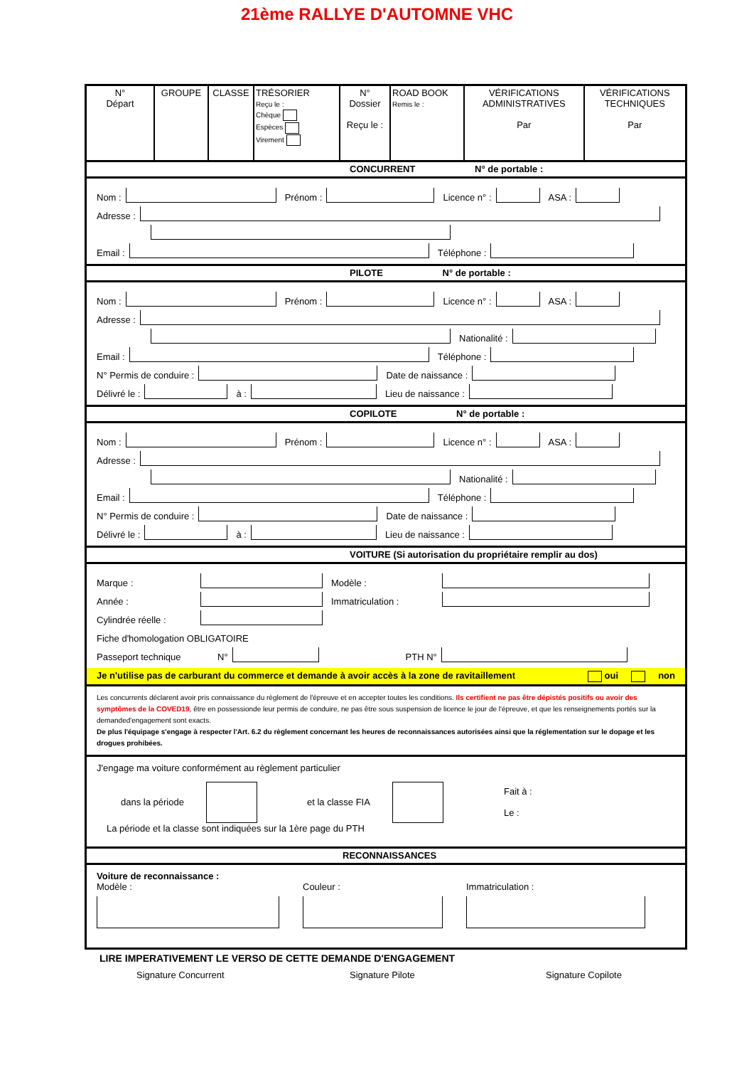21ème RALLYE D'AUTOMNE VHC
| N° Départ | GROUPE | CLASSE | TRÉSORIER Reçu le : Chèque Espèces Virement | N° Dossier Reçu le : | ROAD BOOK Remis le : | VÉRIFICATIONS ADMINISTRATIVES Par | VÉRIFICATIONS TECHNIQUES Par |
CONCURRENT N° de portable :
Nom :
Prénom :
Licence n° :
ASA :
Adresse :
Email :
Téléphone :
PILOTE N° de portable :
Nom :
Prénom :
Licence n° :
ASA :
Adresse :
Nationalité :
Email :
Téléphone :
N° Permis de conduire :
Date de naissance :
Délivré le :
à :
Lieu de naissance :
COPILOTE N° de portable :
Nom :
Prénom :
Licence n° :
ASA :
Adresse :
Nationalité :
Email :
Téléphone :
N° Permis de conduire :
Date de naissance :
Délivré le :
à :
Lieu de naissance :
VOITURE (Si autorisation du propriétaire remplir au dos)
Marque :
Modèle :
Année :
Immatriculation :
Cylindrée réelle :
Fiche d'homologation OBLIGATOIRE
Passeport technique N°
PTH N°
Je n'utilise pas de carburant du commerce et demande à avoir accès à la zone de ravitaillement oui non
Les concurrents déclarent avoir pris connaissance du règlement de l'épreuve et en accepter toutes les conditions. Ils certifient ne pas être dépistés positifs ou avoir des symptômes de la COVED19, être en possessionde leur permis de conduire, ne pas être sous suspension de licence le jour de l'épreuve, et que les renseignements portés sur la demanded'engagement sont exacts.
De plus l'équipage s'engage à respecter l'Art. 6.2 du règlement concernant les heures de reconnaissances autorisées ainsi que la réglementation sur le dopage et les drogues prohibées.
J'engage ma voiture conformément au règlement particulier
dans la période et la classe FIA Fait à :
Le :
La période et la classe sont indiquées sur la 1ère page du PTH
RECONNAISSANCES
Voiture de reconnaissance :
Modèle : Couleur : Immatriculation :
LIRE IMPERATIVEMENT LE VERSO DE CETTE DEMANDE D'ENGAGEMENT
Signature Concurrent Signature Pilote Signature Copilote